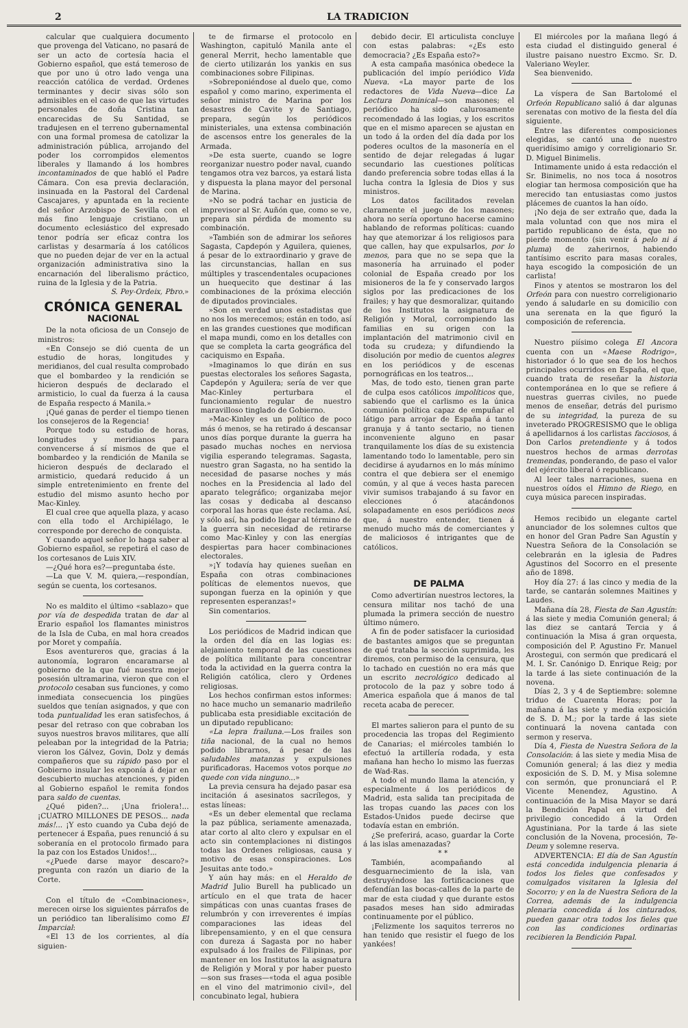2 LA TRADICION
calcular que cualquiera documento que provenga del Vaticano, no pasará de ser un acto de cortesía hacia el Gobierno español, que está temeroso de que por uno ú otro lado venga una reacción católica de verdad. Ordenes terminantes y decir sivas sólo son admisibles en el caso de que las virtudes personales de doña Cristina tan encarecidas de Su Santidad, se tradujesen en el terreno gubernamental con una formal promesa de catolizar la administración pública, arrojando del poder los corrompidos elementos liberales y llamando á los hombres incontaminados de que habló el Padre Cámara. Con esa previa declaración, insinuada en la Pastoral del Cardenal Cascajares, y apuntada en la reciente del señor Arzobispo de Sevilla con el más fino lenguaje cristiano, un documento eclesiástico del expresado tenor podría ser eficaz contra los carlistas y desarmaría á los católicos que no pueden dejar de ver en la actual organización administrativa sino la encarnación del liberalismo práctico, ruina de la Iglesia y de la Patria.
S. Pey-Ordeix, Pbro.»
CRÓNICA GENERAL
NACIONAL
De la nota oficiosa de un Consejo de ministros:
«En Consejo se dió cuenta de un estudio de horas, longitudes y meridianos, del cual resulta comprobado que el bombardeo y la rendición se hicieron después de declarado el armisticio, lo cual da fuerza á la causa de España respecto á Manila.»
¡Qué ganas de perder el tiempo tienen los consejeros de la Regencia!
Porque todo su estudio de horas, longitudes y meridianos para convencerse á sí mismos de que el bombardeo y la rendición de Manila se hicieron después de declarado el armisticio, quedará reducido á un simple entretenimiento en frente del estudio del mismo asunto hecho por Mac-Kinley.
El cual cree que aquella plaza, y acaso con ella todo el Archipiélago, le corresponde por derecho de conquista.
Y cuando aquel señor lo haga saber al Gobierno español, se repetirá el caso de los cortesanos de Luis XIV.
—¿Qué hora es?—preguntaba éste.
—La que V. M. quiera,—respondían, según se cuenta, los cortesanos.
No es maldito el último «sablazo» que por vía de despedida tratan de dar al Erario español los flamantes ministros de la Isla de Cuba, en mal hora creados por Moret y compañía.
Esos aventureros que, gracias á la autonomía, lograron encaramarse al gobierno de la que fué nuestra mejor posesión ultramarina, vieron que con el protocolo cesaban sus funciones, y como inmediata consecuencia los pingües sueldos que tenían asignados, y que con toda puntualidad les eran satisfechos, á pesar del retraso con que cobraban los suyos nuestros bravos militares, que allí peleaban por la integridad de la Patria; vieron los Gálvez, Govin, Dolz y demás compañeros que su rápido paso por el Gobierno insular les exponía á dejar en descubierto muchas atenciones, y piden al Gobierno español le remita fondos para saldo de cuentas.
¿Qué piden?... ¡Una friolera!... ¡CUATRO MILLONES DE PESOS... nada más!... ¡Y esto cuando ya Cuba dejó de pertenecer á España, pues renunció á su soberanía en el protocolo firmado para la paz con los Estados Unidos!...
«¿Puede darse mayor descaro?» pregunta con razón un diario de la Corte.
Con el título de «Combinaciones», merecen oirse los siguientes párrafos de un periódico tan liberalísimo como El Imparcial:
«El 13 de los corrientes, al día siguien-
te de firmarse el protocolo en Washington, capituló Manila ante el general Merrit, hecho lamentable que de cierto utilizarán los yankis en sus combinaciones sobre Filipinas.
»Sobreponiéndose al duelo que, como español y como marino, experimenta el señor ministro de Marina por los desastres de Cavite y de Santiago, prepara, según los periódicos ministeriales, una extensa combinación de ascensos entre los generales de la Armada.
»De esta suerte, cuando se logre reorganizar nuestro poder naval, cuando tengamos otra vez barcos, ya estará lista y dispuesta la plana mayor del personal de Marina.
»No se podrá tachar en justicia de imprevisor al Sr. Auñón que, como se ve, prepara sin pérdida de momento su combinación.
»También son de admirar los señores Sagasta, Capdepón y Aguilera, quienes, á pesar de lo extraordinario y grave de las circunstancias, hallan en sus múltiples y trascendentales ocupaciones un huequecito que destinar á las combinaciones de la próxima elección de diputados provinciales.
»Son en verdad unos estadistas que no nos los merecemos; están en todo, así en las grandes cuestiones que modifican el mapa mundi, como en los detalles con que se completa la carta geográfica del caciquismo en España.
»Imaginamos lo que dirán en sus puestas electorales los señores Sagasta, Capdepón y Aguilera; sería de ver que Mac-Kinley perturbara el funcionamiento regular de nuestro maravilloso tinglado de Gobierno.
»Mac-Kinley es un político de poco más ó menos, se ha retirado á descansar unos días porque durante la guerra ha pasado muchas noches en nerviosa vigilia esperando telegramas. Sagasta, nuestro gran Sagasta, no ha sentido la necesidad de pasarse noches y más noches en la Presidencia al lado del aparato telegráfico; organizaba mejor las cosas y dedicaba al descanso corporal las horas que éste reclama. Así, y sólo así, ha podido llegar al término de la guerra sin necesidad de retirarse como Mac-Kinley y con las energías despiertas para hacer combinaciones electorales.
»¡Y todavía hay quienes sueñan en España con otras combinaciones políticas de elementos nuevos, que supongan fuerza en la opinión y que representen esperanzas!»
Sin comentarios.
Los periódicos de Madrid indican que la orden del día en las logias es: alejamiento temporal de las cuestiones de política militante para concentrar toda la actividad en la guerra contra la Religión católica, clero y Ordenes religiosas.
Los hechos confirman estos informes: no hace mucho un semanario madrileño publicaba esta presidiable excitación de un diputado republicano:
«La lepra frailuna.—Los frailes son tiña nacional, de la cual no hemos podido librarnos, á pesar de las saludables matanzas y expulsiones purificadoras. Hacemos votos porque no quede con vida ninguno...»
La previa censura ha dejado pasar esa incitación á asesinatos sacrílegos, y estas líneas:
«Es un deber elemental que reclama la paz pública, seriamente amenazada, atar corto al alto clero y expulsar en el acto sin contemplaciones ni distingos todas las Ordenes religiosas, causa y motivo de esas conspiraciones. Los Jesuitas ante todo.»
Y aún hay más: en el Heraldo de Madrid Julio Burell ha publicado un artículo en el que trata de hacer simpáticas con unas cuantas frases de relumbrón y con irreverentes é impías comparaciones las ideas del librepensamiento, y en el que censura con dureza á Sagasta por no haber expulsado á los frailes de Filipinas, por mantener en los Institutos la asignatura de Religión y Moral y por haber puesto—son sus frases—«toda el agua posible en el vino del matrimonio civil», del concubinato legal, hubiera
debido decir. El articulista concluye con estas palabras: «¿Es esto democracia? ¿Es España esto?»
A esta campaña masónica obedece la publicación del impío periódico Vida Nueva. «La mayor parte de los redactores de Vida Nueva—dice La Lectura Dominical—son masones; el periódico ha sido calurosamente recomendado á las logias, y los escritos que en el mismo aparecen se ajustan en un todo á la orden del día dada por los poderes ocultos de la masonería en el sentido de dejar relegadas á lugar secundario las cuestiones políticas dando preferencia sobre todas ellas á la lucha contra la Iglesia de Dios y sus ministros.
Los datos facilitados revelan claramente el juego de los masones; ahora no sería oportuno hacerse camino hablando de reformas políticas: cuando hay que atemorizar á los religiosos para que callen, hay que expulsarlos, por lo menos, para que no se sepa que la masonería ha arruinado el poder colonial de España creado por los misioneros de la fe y conservado largos siglos por las predicaciones de los frailes; y hay que desmoralizar, quitando de los Institutos la asignatura de Religión y Moral, corrompiendo las familias en su origen con la implantación del matrimonio civil en toda su crudeza; y difundiendo la disolución por medio de cuentos alegres en los periódicos y de escenas pornográficas en los teatros...
Mas, de todo esto, tienen gran parte de culpa esos católicos impolíticos que, sabiendo que el carlismo es la única comunión política capaz de empuñar el látigo para arrojar de España á tanto granuja y á tanto sectario, no tienen inconveniente alguno en pasar tranquilamente los días de su existencia lamentando todo lo lamentable, pero sin decidirse á ayudarnos en lo más mínimo contra el que debiera ser el enemigo común, y al que á veces hasta parecen vivir sumisos trabajando á su favor en elecciones ó atacándonos solapadamente en esos periódicos neos que, á nuestro entender, tienen á menudo mucho más de comerciantes y de maliciosos é intrigantes que de católicos.
DE PALMA
Como advertirían nuestros lectores, la censura militar nos tachó de una plumada la primera sección de nuestro último número.
A fin de poder satisfacer la curiosidad de bastantes amigos que se preguntan de qué trataba la sección suprimida, les diremos, con permiso de la censura, que lo tachado en cuestión no era más que un escrito necrológico dedicado al protocolo de la paz y sobre todo á America española que á manos de tal receta acaba de perecer.
El martes salieron para el punto de su procedencia las tropas del Regimiento de Canarias; el miércoles también lo efectuó la artillería rodada, y esta mañana han hecho lo mismo las fuerzas de Wad-Ras.
A todo el mundo llama la atención, y especialmente á los periódicos de Madrid, esta salida tan precipitada de las tropas cuando las paces con los Estados-Unidos puede decirse que todavía estan en embrión.
¿Se preferirá, acaso, guardar la Corte á las islas amenazadas?
* *
También, acompañando al desguarnecimiento de la isla, van destruyéndose las fortificaciones que defendían las bocas-calles de la parte de mar de esta ciudad y que durante estos pasados meses han sido admiradas continuamente por el público.
¡Felizmente los saquitos terreros no han tenido que resistir el fuego de los yankées!
El miércoles por la mañana llegó á esta ciudad el distinguido general é ilustre paisano nuestro Excmo. Sr. D. Valeriano Weyler.
Sea bienvenido.
La víspera de San Bartolomé el Orfeón Republicano salió á dar algunas serenatas con motivo de la fiesta del día siguiente.
Entre las diferentes composiciones elegidas, se cantó una de nuestro queridísimo amigo y correligionario Sr. D. Miguel Binimelis.
Intimamente unido á esta redacción el Sr. Binimelis, no nos toca á nosotros elogiar tan hermosa composición que ha merecido tan entusiastas como justos plácemes de cuantos la han oído.
¡No deja de ser extraño que, dada la mala voluntad con que nos mira el partido republicano de ésta, que no pierde momento (sin venir á pelo ni á pluma) de zaherirnos, habiendo tantísimo escrito para masas corales, haya escogido la composición de un carlista!
Finos y atentos se mostraron los del Orfeón para con nuestro correligionario yendo á saludarle en su domicilio con una serenata en la que figuró la composición de referencia.
Nuestro piísimo colega El Ancora cuenta con un «Maese Rodrigo», historiador ó lo que sea de los hechos principales ocurridos en España, el que, cuando trata de reseñar la historia contemporánea en lo que se refiere á nuestras guerras civiles, no puede menos de enseñar, detrás del purismo de su integridad, la pureza de su inveterado PROGRESISMO que le obliga á apellidarnos á los carlistas facciosos, á Don Carlos pretendiente y á todos nuestros hechos de armas derrotas tremendas, ponderando, de paso el valor del ejército liberal ó republicano.
Al leer tales narraciones, suena en nuestros oídos el Himno de Riego, en cuya música parecen inspiradas.
Hemos recibido un elegante cartel anunciador de los solemnes cultos que en honor del Gran Padre San Agustín y Nuestra Señora de la Consolación se celebrarán en la iglesia de Padres Agustinos del Socorro en el presente año de 1898.
Hoy día 27: á las cinco y media de la tarde, se cantarán solemnes Maitines y Laudes.
Mañana día 28, Fiesta de San Agustín: á las siete y media Comunión general; á las diez se cantará Tercia y á continuación la Misa á gran orquesta, composición del P. Agustino Fr. Manuel Arostegui, con sermón que predicará el M. I. Sr. Canónigo D. Enrique Reig; por la tarde á las siete continuación de la novena.
Días 2, 3 y 4 de Septiembre: solemne triduo de Cuarenta Horas; por la mañana á las siete y media exposición de S. D. M.; por la tarde á las siete continuará la novena cantada con sermon y reserva.
Día 4, Fiesta de Nuestra Señora de la Consolación: á las siete y media Misa de Comunión general; á las diez y media exposición de S. D. M. y Misa solemne con sermón, que pronunciará el P. Vicente Menendez, Agustino. A continuación de la Misa Mayor se dará la Bendición Papal en virtud del privilegio concedido á la Orden Agustiniana. Por la tarde á las siete conclusión de la Novena, procesión, Te-Deum y solemne reserva.
ADVERTENCIA: El día de San Agustín está concedida indulgencia plenaria á todos los fieles que confesados y comulgados visitaren la Iglesia del Socorro; y en la de Nuestra Señora de la Correa, además de la indulgencia plenaria concedida á los cinturados, pueden ganar otra todos los fieles que con las condiciones ordinarias recibieren la Bendición Papal.